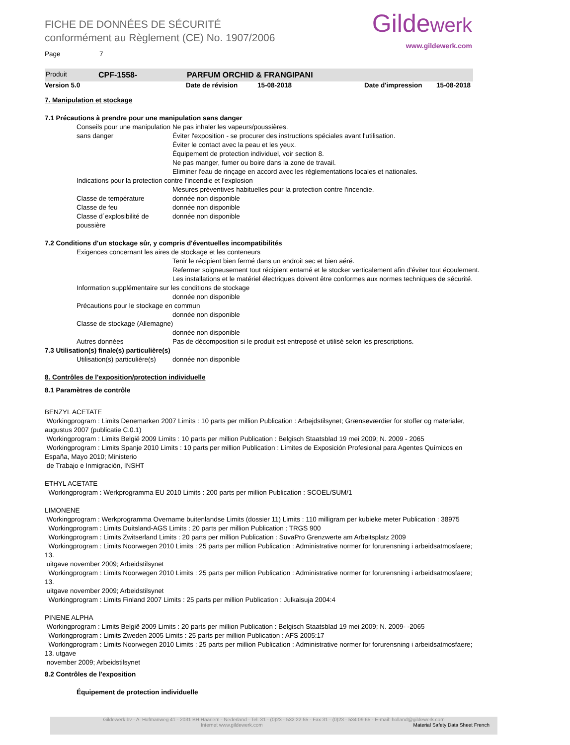Gildewerk
www.gildewerk.com
FICHE DE DONNÉES DE SÉCURITÉ
conformément au Règlement (CE) No. 1907/2006
Page 7
Produit CPF-1558- PARFUM ORCHID & FRANGIPANI
Version 5.0 Date de révision 15-08-2018 Date d'impression 15-08-2018
7. Manipulation et stockage
7.1 Précautions à prendre pour une manipulation sans danger
Conseils pour une manipulation sans danger Ne pas inhaler les vapeurs/poussières.
Éviter l'exposition - se procurer des instructions spéciales avant l'utilisation.
Éviter le contact avec la peau et les yeux.
Équipement de protection individuel, voir section 8.
Ne pas manger, fumer ou boire dans la zone de travail.
Eliminer l'eau de rinçage en accord avec les réglementations locales et nationales.
Indications pour la protection contre l'incendie et l'explosion
Mesures préventives habituelles pour la protection contre l'incendie.
Classe de température donnée non disponible
Classe de feu donnée non disponible
Classe d´explosibilité de poussière donnée non disponible
7.2 Conditions d'un stockage sûr, y compris d'éventuelles incompatibilités
Exigences concernant les aires de stockage et les conteneurs
Tenir le récipient bien fermé dans un endroit sec et bien aéré.
Refermer soigneusement tout récipient entamé et le stocker verticalement afin d'éviter tout écoulement.
Les installations et le matériel électriques doivent être conformes aux normes techniques de sécurité.
Information supplémentaire sur les conditions de stockage
donnée non disponible
Précautions pour le stockage en commun
donnée non disponible
Classe de stockage (Allemagne)
donnée non disponible
Autres données Pas de décomposition si le produit est entreposé et utilisé selon les prescriptions.
7.3 Utilisation(s) finale(s) particulière(s)
Utilisation(s) particulière(s) donnée non disponible
8. Contrôles de l'exposition/protection individuelle
8.1 Paramètres de contrôle
BENZYL ACETATE
Workingprogram : Limits Denemarken 2007 Limits : 10 parts per million Publication : Arbejdstilsynet; Grænseværdier for stoffer og materialer, augustus 2007 (publicatie C.0.1)
Workingprogram : Limits België 2009 Limits : 10 parts per million Publication : Belgisch Staatsblad 19 mei 2009; N. 2009 - 2065
Workingprogram : Limits Spanje 2010 Limits : 10 parts per million Publication : Límites de Exposición Profesional para Agentes Químicos en España, Mayo 2010; Ministerio
de Trabajo e Inmigración, INSHT
ETHYL ACETATE
Workingprogram : Werkprogramma EU 2010 Limits : 200 parts per million Publication : SCOEL/SUM/1
LIMONENE
Workingprogram : Werkprogramma Overname buitenlandse Limits (dossier 11) Limits : 110 milligram per kubieke meter Publication : 38975
Workingprogram : Limits Duitsland-AGS Limits : 20 parts per million Publication : TRGS 900
Workingprogram : Limits Zwitserland Limits : 20 parts per million Publication : SuvaPro Grenzwerte am Arbeitsplatz 2009
Workingprogram : Limits Noorwegen 2010 Limits : 25 parts per million Publication : Administrative normer for forurensning i arbeidsatmosfaere; 13.
uitgave november 2009; Arbeidstilsynet
Workingprogram : Limits Noorwegen 2010 Limits : 25 parts per million Publication : Administrative normer for forurensning i arbeidsatmosfaere; 13.
uitgave november 2009; Arbeidstilsynet
Workingprogram : Limits Finland 2007 Limits : 25 parts per million Publication : Julkaisuja 2004:4
PINENE ALPHA
Workingprogram : Limits België 2009 Limits : 20 parts per million Publication : Belgisch Staatsblad 19 mei 2009; N. 2009- -2065
Workingprogram : Limits Zweden 2005 Limits : 25 parts per million Publication : AFS 2005:17
Workingprogram : Limits Noorwegen 2010 Limits : 25 parts per million Publication : Administrative normer for forurensning i arbeidsatmosfaere; 13. utgave
november 2009; Arbeidstilsynet
8.2 Contrôles de l'exposition
Équipement de protection individuelle
Gildewerk bv - A. Hofmanweg 41 - 2031 BH Haarlem - Nederland - Tel. 31 - (0)23 - 532 22 55 - Fax 31 - (0)23 - 534 09 65 - E-mail: holland@gildewerk.com
Internet www.gildewerk.com Material Safety Data Sheet French